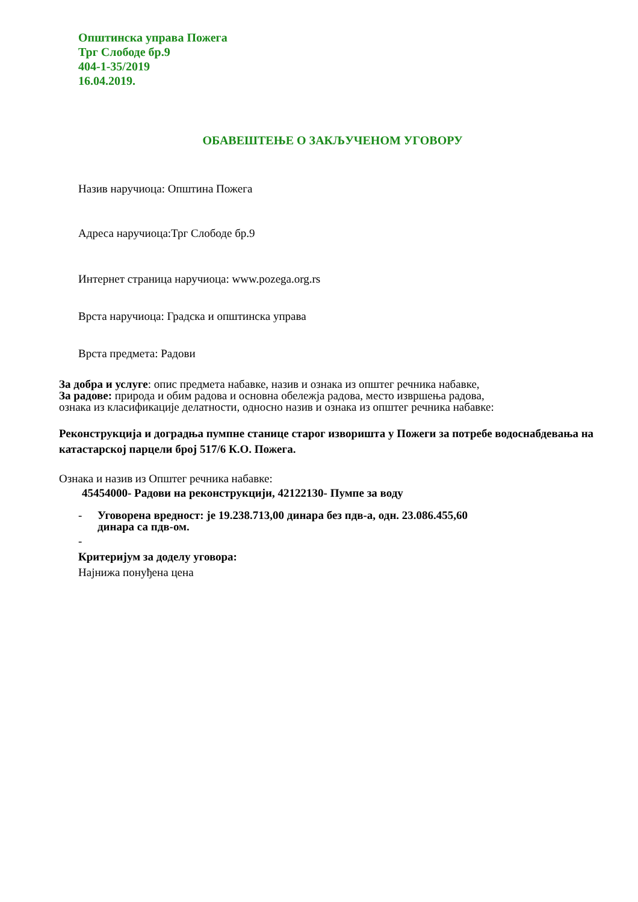Општинска управа Пожега
Трг Слободе бр.9
404-1-35/2019
16.04.2019.
ОБАВЕШТЕЊЕ О ЗАКЉУЧЕНОМ УГОВОРУ
Назив наручиоца: Општина Пожега
Адреса наручиоца:Трг Слободе бр.9
Интернет страница наручиоца: www.pozega.org.rs
Врста наручиоца: Градска и општинска управа
Врста предмета: Радови
За добра и услуге: опис предмета набавке, назив и ознака из општег речника набавке,
За радове: природа и обим радова и основна обележја радова, место извршења радова,
ознака из класификације делатности, односно назив и ознака из општег речника набавке:
Реконструкција и доградња пумпне станице старог изворишта у Пожеги за потребе водоснабдевања на катастарској парцели број 517/6 К.О. Пожега.
Ознака и назив из Општег речника набавке:
45454000- Радови на реконструкцији, 42122130- Пумпе за воду
- Уговорена вредност: је 19.238.713,00 динара без пдв-а, одн. 23.086.455,60
динара са пдв-ом.
-
Критеријум за доделу уговора:
Најнижа понуђена цена